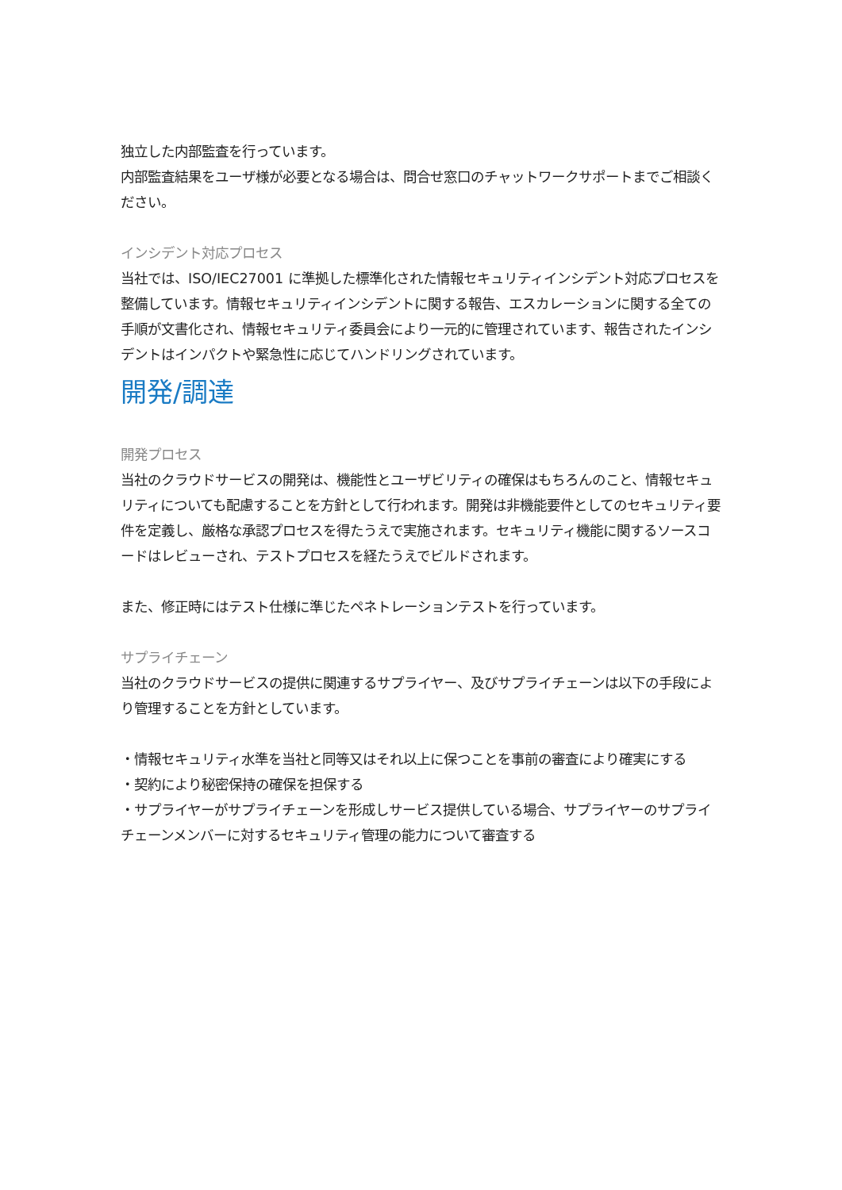独立した内部監査を行っています。
内部監査結果をユーザ様が必要となる場合は、問合せ窓口のチャットワークサポートまでご相談ください。
インシデント対応プロセス
当社では、ISO/IEC27001 に準拠した標準化された情報セキュリティインシデント対応プロセスを整備しています。情報セキュリティインシデントに関する報告、エスカレーションに関する全ての手順が文書化され、情報セキュリティ委員会により一元的に管理されています、報告されたインシデントはインパクトや緊急性に応じてハンドリングされています。
開発/調達
開発プロセス
当社のクラウドサービスの開発は、機能性とユーザビリティの確保はもちろんのこと、情報セキュリティについても配慮することを方針として行われます。開発は非機能要件としてのセキュリティ要件を定義し、厳格な承認プロセスを得たうえで実施されます。セキュリティ機能に関するソースコードはレビューされ、テストプロセスを経たうえでビルドされます。
また、修正時にはテスト仕様に準じたペネトレーションテストを行っています。
サプライチェーン
当社のクラウドサービスの提供に関連するサプライヤー、及びサプライチェーンは以下の手段により管理することを方針としています。
・情報セキュリティ水準を当社と同等又はそれ以上に保つことを事前の審査により確実にする
・契約により秘密保持の確保を担保する
・サプライヤーがサプライチェーンを形成しサービス提供している場合、サプライヤーのサプライチェーンメンバーに対するセキュリティ管理の能力について審査する